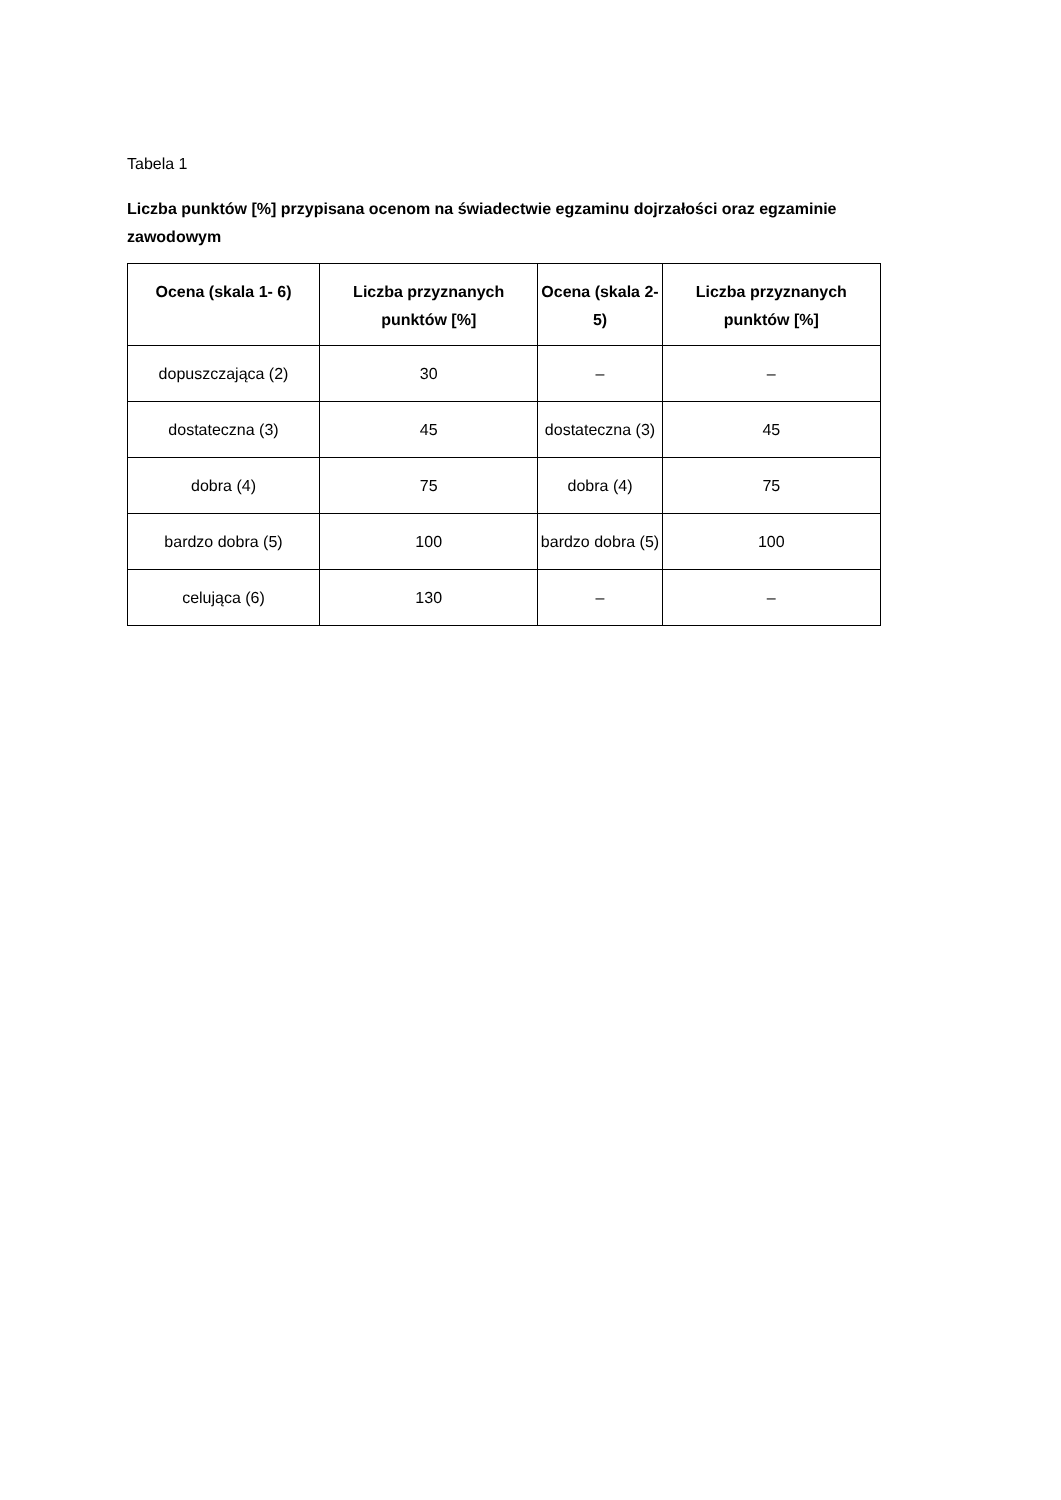Tabela 1
Liczba punktów [%] przypisana ocenom na świadectwie egzaminu dojrzałości oraz egzaminie zawodowym
| Ocena (skala 1- 6) | Liczba przyznanych punktów [%] | Ocena (skala 2-5) | Liczba przyznanych punktów [%] |
| --- | --- | --- | --- |
| dopuszczająca (2) | 30 | – | – |
| dostateczna (3) | 45 | dostateczna (3) | 45 |
| dobra (4) | 75 | dobra (4) | 75 |
| bardzo dobra (5) | 100 | bardzo dobra (5) | 100 |
| celująca (6) | 130 | – | – |